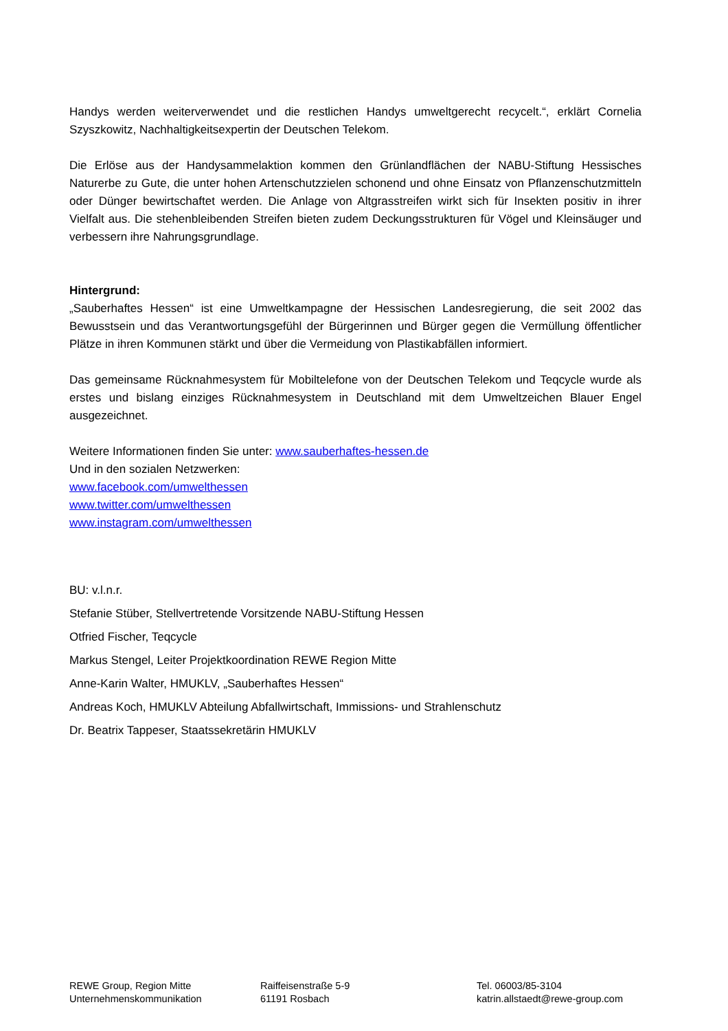Handys werden weiterverwendet und die restlichen Handys umweltgerecht recycelt.“, erklärt Cornelia Szyszkowitz, Nachhaltigkeitsexpertin der Deutschen Telekom.
Die Erlöse aus der Handysammelaktion kommen den Grünlandflächen der NABU-Stiftung Hessisches Naturerbe zu Gute, die unter hohen Artenschutzzielen schonend und ohne Einsatz von Pflanzenschutzmitteln oder Dünger bewirtschaftet werden. Die Anlage von Altgrasstreifen wirkt sich für Insekten positiv in ihrer Vielfalt aus. Die stehenbleibenden Streifen bieten zudem Deckungsstrukturen für Vögel und Kleinsäuger und verbessern ihre Nahrungsgrundlage.
Hintergrund:
„Sauberhaftes Hessen“ ist eine Umweltkampagne der Hessischen Landesregierung, die seit 2002 das Bewusstsein und das Verantwortungsgefühl der Bürgerinnen und Bürger gegen die Vermüllung öffentlicher Plätze in ihren Kommunen stärkt und über die Vermeidung von Plastikabfällen informiert.
Das gemeinsame Rücknahmesystem für Mobiltelefone von der Deutschen Telekom und Teqcycle wurde als erstes und bislang einziges Rücknahmesystem in Deutschland mit dem Umweltzeichen Blauer Engel ausgezeichnet.
Weitere Informationen finden Sie unter: www.sauberhaftes-hessen.de
Und in den sozialen Netzwerken:
www.facebook.com/umwelthessen
www.twitter.com/umwelthessen
www.instagram.com/umwelthessen
BU: v.l.n.r.
Stefanie Stüber, Stellvertretende Vorsitzende NABU-Stiftung Hessen
Otfried Fischer, Teqcycle
Markus Stengel, Leiter Projektkoordination REWE Region Mitte
Anne-Karin Walter, HMUKLV, „Sauberhaftes Hessen“
Andreas Koch, HMUKLV Abteilung Abfallwirtschaft, Immissions- und Strahlenschutz
Dr. Beatrix Tappeser, Staatssekretärin HMUKLV
REWE Group, Region Mitte
Unternehmenskommunikation
Raiffeisenstraße 5-9
61191 Rosbach
Tel. 06003/85-3104
katrin.allstaedt@rewe-group.com